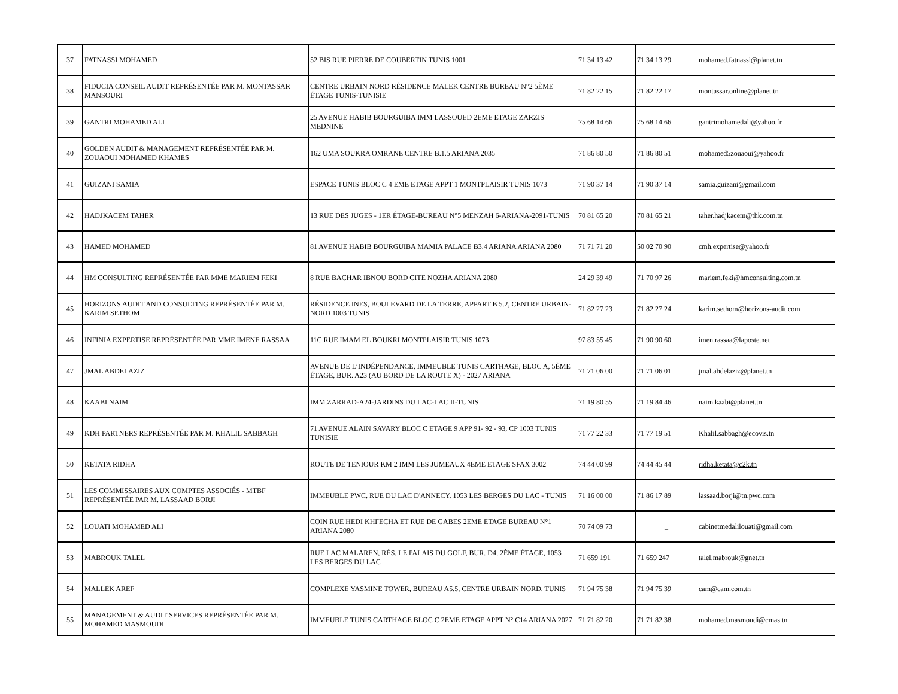| 37 | FATNASSI MOHAMED | 52 BIS RUE PIERRE DE COUBERTIN TUNIS 1001 | 71 34 13 42 | 71 34 13 29 | mohamed.fatnassi@planet.tn |
| 38 | FIDUCIA CONSEIL AUDIT REPRÉSENTÉE PAR M. MONTASSAR MANSOURI | CENTRE URBAIN NORD RÉSIDENCE MALEK CENTRE BUREAU N°2 5ÈME ÉTAGE TUNIS-TUNISIE | 71 82 22 15 | 71 82 22 17 | montassar.online@planet.tn |
| 39 | GANTRI MOHAMED ALI | 25 AVENUE HABIB BOURGUIBA IMM LASSOUED 2EME ETAGE ZARZIS MEDNINE | 75 68 14 66 | 75 68 14 66 | gantrimohamedali@yahoo.fr |
| 40 | GOLDEN AUDIT & MANAGEMENT REPRÉSENTÉE PAR M. ZOUAOUI MOHAMED KHAMES | 162 UMA SOUKRA OMRANE CENTRE B.1.5 ARIANA 2035 | 71 86 80 50 | 71 86 80 51 | mohamed5zouaoui@yahoo.fr |
| 41 | GUIZANI SAMIA | ESPACE TUNIS BLOC C 4 EME ETAGE APPT 1 MONTPLAISIR TUNIS 1073 | 71 90 37 14 | 71 90 37 14 | samia.guizani@gmail.com |
| 42 | HADJKACEM TAHER | 13 RUE DES JUGES - 1ER ÉTAGE-BUREAU N°5 MENZAH 6-ARIANA-2091-TUNIS | 70 81 65 20 | 70 81 65 21 | taher.hadjkacem@thk.com.tn |
| 43 | HAMED MOHAMED | 81 AVENUE HABIB BOURGUIBA MAMIA PALACE B3.4 ARIANA ARIANA 2080 | 71 71 71 20 | 50 02 70 90 | cmh.expertise@yahoo.fr |
| 44 | HM CONSULTING REPRÉSENTÉE PAR MME MARIEM FEKI | 8 RUE BACHAR IBNOU BORD CITE NOZHA ARIANA 2080 | 24 29 39 49 | 71 70 97 26 | mariem.feki@hmconsulting.com.tn |
| 45 | HORIZONS AUDIT AND CONSULTING REPRÉSENTÉE PAR M. KARIM SETHOM | RÉSIDENCE INES, BOULEVARD DE LA TERRE, APPART B 5.2, CENTRE URBAIN-NORD 1003 TUNIS | 71 82 27 23 | 71 82 27 24 | karim.sethom@horizons-audit.com |
| 46 | INFINIA EXPERTISE REPRÉSENTÉE PAR MME IMENE RASSAA | 11C RUE IMAM EL BOUKRI MONTPLAISIR TUNIS 1073 | 97 83 55 45 | 71 90 90 60 | imen.rassaa@laposte.net |
| 47 | JMAL ABDELAZIZ | AVENUE DE L’INDÉPENDANCE, IMMEUBLE TUNIS CARTHAGE, BLOC A, 5ÈME ÉTAGE, BUR. A23 (AU BORD DE LA ROUTE X) - 2027 ARIANA | 71 71 06 00 | 71 71 06 01 | jmal.abdelaziz@planet.tn |
| 48 | KAABI NAIM | IMM.ZARRAD-A24-JARDINS DU LAC-LAC II-TUNIS | 71 19 80 55 | 71 19 84 46 | naim.kaabi@planet.tn |
| 49 | KDH PARTNERS REPRÉSENTÉE PAR M. KHALIL SABBAGH | 71 AVENUE ALAIN SAVARY BLOC C ETAGE 9 APP 91- 92 - 93, CP 1003 TUNIS TUNISIE | 71 77 22 33 | 71 77 19 51 | Khalil.sabbagh@ecovis.tn |
| 50 | KETATA RIDHA | ROUTE DE TENIOUR KM 2 IMM LES JUMEAUX 4EME ETAGE SFAX 3002 | 74 44 00 99 | 74 44 45 44 | ridha.ketata@c2k.tn |
| 51 | LES COMMISSAIRES AUX COMPTES ASSOCIÉS - MTBF REPRÉSENTÉE PAR M. LASSAAD BORJI | IMMEUBLE PWC, RUE DU LAC D'ANNECY, 1053 LES BERGES DU LAC - TUNIS | 71 16 00 00 | 71 86 17 89 | lassaad.borji@tn.pwc.com |
| 52 | LOUATI MOHAMED ALI | COIN RUE HEDI KHFECHA ET RUE DE GABES 2EME ETAGE BUREAU N°1 ARIANA 2080 | 70 74 09 73 | _ | cabinetmedalilouati@gmail.com |
| 53 | MABROUK TALEL | RUE LAC MALAREN, RÉS. LE PALAIS DU GOLF, BUR. D4, 2ÈME ÉTAGE, 1053 LES BERGES DU LAC | 71 659 191 | 71 659 247 | talel.mabrouk@gnet.tn |
| 54 | MALLEK AREF | COMPLEXE YASMINE TOWER, BUREAU A5.5, CENTRE URBAIN NORD, TUNIS | 71 94 75 38 | 71 94 75 39 | cam@cam.com.tn |
| 55 | MANAGEMENT & AUDIT SERVICES REPRÉSENTÉE PAR M. MOHAMED MASMOUDI | IMMEUBLE TUNIS CARTHAGE BLOC C 2EME ETAGE APPT N° C14 ARIANA 2027 | 71 71 82 20 | 71 71 82 38 | mohamed.masmoudi@cmas.tn |